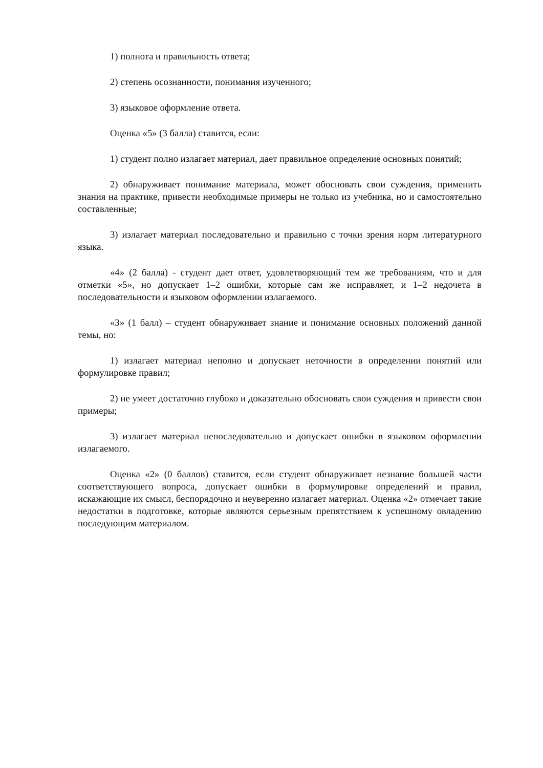1) полнота и правильность ответа;
2) степень осознанности, понимания изученного;
3) языковое оформление ответа.
Оценка «5» (3 балла) ставится, если:
1) студент полно излагает материал, дает правильное определение основных понятий;
2) обнаруживает понимание материала, может обосновать свои суждения, применить знания на практике, привести необходимые примеры не только из учебника, но и самостоятельно составленные;
3) излагает материал последовательно и правильно с точки зрения норм литературного языка.
«4» (2 балла) - студент дает ответ, удовлетворяющий тем же требованиям, что и для отметки «5», но допускает 1–2 ошибки, которые сам же исправляет, и 1–2 недочета в последовательности и языковом оформлении излагаемого.
«3» (1 балл) – студент обнаруживает знание и понимание основных положений данной темы, но:
1) излагает материал неполно и допускает неточности в определении понятий или формулировке правил;
2) не умеет достаточно глубоко и доказательно обосновать свои суждения и привести свои примеры;
3) излагает материал непоследовательно и допускает ошибки в языковом оформлении излагаемого.
Оценка «2» (0 баллов) ставится, если студент обнаруживает незнание большей части соответствующего вопроса, допускает ошибки в формулировке определений и правил, искажающие их смысл, беспорядочно и неуверенно излагает материал. Оценка «2» отмечает такие недостатки в подготовке, которые являются серьезным препятствием к успешному овладению последующим материалом.